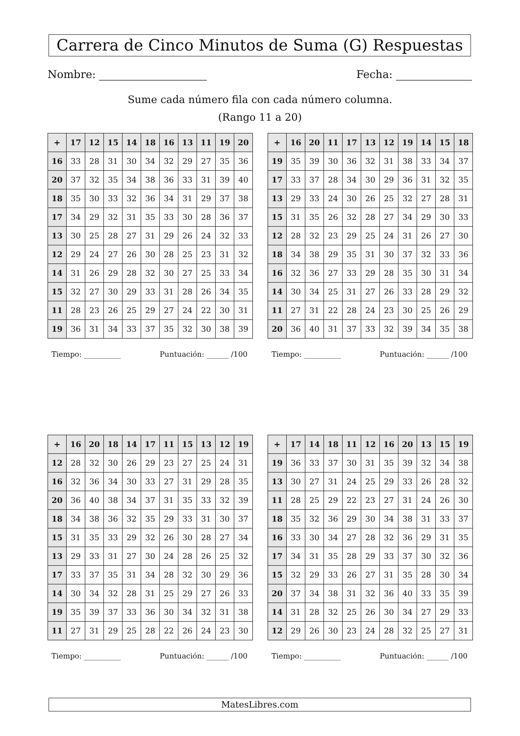Carrera de Cinco Minutos de Suma (G) Respuestas
Nombre: Fecha:
Sume cada número fila con cada número columna.
(Rango 11 a 20)
| + | 17 | 12 | 15 | 14 | 18 | 16 | 13 | 11 | 19 | 20 |
| --- | --- | --- | --- | --- | --- | --- | --- | --- | --- | --- |
| 16 | 33 | 28 | 31 | 30 | 34 | 32 | 29 | 27 | 35 | 36 |
| 20 | 37 | 32 | 35 | 34 | 38 | 36 | 33 | 31 | 39 | 40 |
| 18 | 35 | 30 | 33 | 32 | 36 | 34 | 31 | 29 | 37 | 38 |
| 17 | 34 | 29 | 32 | 31 | 35 | 33 | 30 | 28 | 36 | 37 |
| 13 | 30 | 25 | 28 | 27 | 31 | 29 | 26 | 24 | 32 | 33 |
| 12 | 29 | 24 | 27 | 26 | 30 | 28 | 25 | 23 | 31 | 32 |
| 14 | 31 | 26 | 29 | 28 | 32 | 30 | 27 | 25 | 33 | 34 |
| 15 | 32 | 27 | 30 | 29 | 33 | 31 | 28 | 26 | 34 | 35 |
| 11 | 28 | 23 | 26 | 25 | 29 | 27 | 24 | 22 | 30 | 31 |
| 19 | 36 | 31 | 34 | 33 | 37 | 35 | 32 | 30 | 38 | 39 |
| + | 16 | 20 | 11 | 17 | 13 | 12 | 19 | 14 | 15 | 18 |
| --- | --- | --- | --- | --- | --- | --- | --- | --- | --- | --- |
| 19 | 35 | 39 | 30 | 36 | 32 | 31 | 38 | 33 | 34 | 37 |
| 17 | 33 | 37 | 28 | 34 | 30 | 29 | 36 | 31 | 32 | 35 |
| 13 | 29 | 33 | 24 | 30 | 26 | 25 | 32 | 27 | 28 | 31 |
| 15 | 31 | 35 | 26 | 32 | 28 | 27 | 34 | 29 | 30 | 33 |
| 12 | 28 | 32 | 23 | 29 | 25 | 24 | 31 | 26 | 27 | 30 |
| 18 | 34 | 38 | 29 | 35 | 31 | 30 | 37 | 32 | 33 | 36 |
| 16 | 32 | 36 | 27 | 33 | 29 | 28 | 35 | 30 | 31 | 34 |
| 14 | 30 | 34 | 25 | 31 | 27 | 26 | 33 | 28 | 29 | 32 |
| 11 | 27 | 31 | 22 | 28 | 24 | 23 | 30 | 25 | 26 | 29 |
| 20 | 36 | 40 | 31 | 37 | 33 | 32 | 39 | 34 | 35 | 38 |
Tiempo: __________ Puntuación: ______ /100 Tiempo: __________ Puntuación: ______ /100
| + | 16 | 20 | 18 | 14 | 17 | 11 | 15 | 13 | 12 | 19 |
| --- | --- | --- | --- | --- | --- | --- | --- | --- | --- | --- |
| 12 | 28 | 32 | 30 | 26 | 29 | 23 | 27 | 25 | 24 | 31 |
| 16 | 32 | 36 | 34 | 30 | 33 | 27 | 31 | 29 | 28 | 35 |
| 20 | 36 | 40 | 38 | 34 | 37 | 31 | 35 | 33 | 32 | 39 |
| 18 | 34 | 38 | 36 | 32 | 35 | 29 | 33 | 31 | 30 | 37 |
| 15 | 31 | 35 | 33 | 29 | 32 | 26 | 30 | 28 | 27 | 34 |
| 13 | 29 | 33 | 31 | 27 | 30 | 24 | 28 | 26 | 25 | 32 |
| 17 | 33 | 37 | 35 | 31 | 34 | 28 | 32 | 30 | 29 | 36 |
| 14 | 30 | 34 | 32 | 28 | 31 | 25 | 29 | 27 | 26 | 33 |
| 19 | 35 | 39 | 37 | 33 | 36 | 30 | 34 | 32 | 31 | 38 |
| 11 | 27 | 31 | 29 | 25 | 28 | 22 | 26 | 24 | 23 | 30 |
| + | 17 | 14 | 18 | 11 | 12 | 16 | 20 | 13 | 15 | 19 |
| --- | --- | --- | --- | --- | --- | --- | --- | --- | --- | --- |
| 19 | 36 | 33 | 37 | 30 | 31 | 35 | 39 | 32 | 34 | 38 |
| 13 | 30 | 27 | 31 | 24 | 25 | 29 | 33 | 26 | 28 | 32 |
| 11 | 28 | 25 | 29 | 22 | 23 | 27 | 31 | 24 | 26 | 30 |
| 18 | 35 | 32 | 36 | 29 | 30 | 34 | 38 | 31 | 33 | 37 |
| 16 | 33 | 30 | 34 | 27 | 28 | 32 | 36 | 29 | 31 | 35 |
| 17 | 34 | 31 | 35 | 28 | 29 | 33 | 37 | 30 | 32 | 36 |
| 15 | 32 | 29 | 33 | 26 | 27 | 31 | 35 | 28 | 30 | 34 |
| 20 | 37 | 34 | 38 | 31 | 32 | 36 | 40 | 33 | 35 | 39 |
| 14 | 31 | 28 | 32 | 25 | 26 | 30 | 34 | 27 | 29 | 33 |
| 12 | 29 | 26 | 30 | 23 | 24 | 28 | 32 | 25 | 27 | 31 |
Tiempo: __________ Puntuación: ______ /100 Tiempo: __________ Puntuación: ______ /100
MatesLibres.com